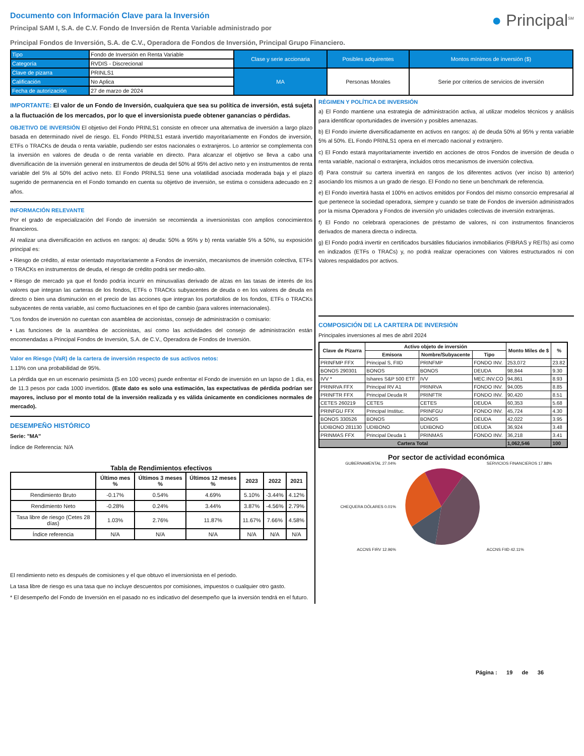Documento con Información Clave para la Inversión
Principal SAM I, S.A. de C.V. Fondo de Inversión de Renta Variable administrado por
Principal Fondos de Inversión, S.A. de C.V., Operadora de Fondos de Inversión, Principal Grupo Financiero.
● Principal<sup>SM</sup>
| Tipo | Fondo de Inversión en Renta Variable | Clase y serie accionaria | Posibles adquirentes | Montos mínimos de inversión ($) |
| Categoría | RVDIS - Discrecional | | | |
| Clave de pizarra | PRINLS1 | MA | Personas Morales | Serie por criterios de servicios de inversión |
| Calificación | No Aplica | | | |
| Fecha de autorización | 27 de marzo de 2024 | | | |
IMPORTANTE: El valor de un Fondo de Inversión, cualquiera que sea su política de inversión, está sujeta a la fluctuación de los mercados, por lo que el inversionista puede obtener ganancias o pérdidas.
OBJETIVO DE INVERSIÓN El objetivo del Fondo PRINLS1 consiste en ofrecer una alternativa de inversión a largo plazo basada en determinado nivel de riesgo. EL Fondo PRINLS1 estará invertido mayoritariamente en Fondos de inversión, ETFs o TRACKs de deuda o renta variable, pudiendo ser estos nacionales o extranjeros. Lo anterior se complementa con la inversión en valores de deuda o de renta variable en directo. Para alcanzar el objetivo se lleva a cabo una diversificación de la inversión general en instrumentos de deuda del 50% al 95% del activo neto y en instrumentos de renta variable del 5% al 50% del activo neto. El Fondo PRINLS1 tiene una volatilidad asociada moderada baja y el plazo sugerido de permanencia en el Fondo tomando en cuenta su objetivo de inversión, se estima o considera adecuado en 2 años.
INFORMACIÓN RELEVANTE
Por el grado de especialización del Fondo de inversión se recomienda a inversionistas con amplios conocimientos financieros.
Al realizar una diversificación en activos en rangos: a) deuda: 50% a 95% y b) renta variable 5% a 50%, su exposición principal es:
• Riesgo de crédito, al estar orientado mayoritariamente a Fondos de inversión, mecanismos de inversión colectiva, ETFs o TRACKs en instrumentos de deuda, el riesgo de crédito podrá ser medio-alto.
• Riesgo de mercado ya que el fondo podría incurrir en minusvalías derivado de alzas en las tasas de interés de los valores que integran las carteras de los fondos, ETFs o TRACKs subyacentes de deuda o en los valores de deuda en directo o bien una disminución en el precio de las acciones que integran los portafolios de los fondos, ETFs o TRACKs subyacentes de renta variable, así como fluctuaciones en el tipo de cambio (para valores internacionales).
“Los fondos de inversión no cuentan con asamblea de accionistas, consejo de administración o comisario:
• Las funciones de la asamblea de accionistas, así como las actividades del consejo de administración están encomendadas a Principal Fondos de Inversión, S.A. de C.V., Operadora de Fondos de Inversión.
Valor en Riesgo (VaR) de la cartera de inversión respecto de sus activos netos:
1.13% con una probabilidad de 95%.
La pérdida que en un escenario pesimista (5 en 100 veces) puede enfrentar el Fondo de inversión en un lapso de 1 día, es de 11.3 pesos por cada 1000 invertidos. (Este dato es solo una estimación, las expectativas de pérdida podrían ser mayores, incluso por el monto total de la inversión realizada y es válida únicamente en condiciones normales de mercado).
DESEMPEÑO HISTÓRICO
Serie: "MA"
Índice de Referencia: N/A
Tabla de Rendimientos efectivos
| | Último mes % | Últimos 3 meses % | Últimos 12 meses % | 2023 | 2022 | 2021 |
| --- | --- | --- | --- | --- | --- | --- |
| Rendimiento Bruto | -0.17% | 0.54% | 4.69% | 5.10% | -3.44% | 4.12% |
| Rendimiento Neto | -0.28% | 0.24% | 3.44% | 3.87% | -4.56% | 2.79% |
| Tasa libre de riesgo (Cetes 28 días) | 1.03% | 2.76% | 11.87% | 11.67% | 7.66% | 4.58% |
| Índice referencia | N/A | N/A | N/A | N/A | N/A | N/A |
El rendimiento neto es después de comisiones y el que obtuvo el inversionista en el periodo.
La tasa libre de riesgo es una tasa que no incluye descuentos por comisiones, impuestos o cualquier otro gasto.
* El desempeño del Fondo de Inversión en el pasado no es indicativo del desempeño que la inversión tendrá en el futuro.
RÉGIMEN Y POLÍTICA DE INVERSIÓN
a) El Fondo mantiene una estrategia de administración activa, al utilizar modelos técnicos y análisis para identificar oportunidades de inversión y posibles amenazas.
b) El Fondo invierte diversificadamente en activos en rangos: a) de deuda 50% al 95% y renta variable 5% al 50%. EL Fondo PRINLS1 opera en el mercado nacional y extranjero.
c) El Fondo estará mayoritariamente invertido en acciones de otros Fondos de inversión de deuda o renta variable, nacional o extranjera, incluidos otros mecanismos de inversión colectiva.
d) Para construir su cartera invertirá en rangos de los diferentes activos (ver inciso b) anterior) asociando los mismos a un grado de riesgo. El Fondo no tiene un benchmark de referencia.
e) El Fondo invertirá hasta el 100% en activos emitidos por Fondos del mismo consorcio empresarial al que pertenece la sociedad operadora, siempre y cuando se trate de Fondos de inversión administrados por la misma Operadora y Fondos de inversión y/o unidades colectivas de inversión extranjeras.
f) El Fondo no celebrará operaciones de préstamo de valores, ni con instrumentos financieros derivados de manera directa o indirecta.
g) El Fondo podrá invertir en certificados bursátiles fiduciarios inmobiliarios (FIBRAS y REITs) así como en indizados (ETFs o TRACs) y, no podrá realizar operaciones con Valores estructurados ni con Valores respaldados por activos.
COMPOSICIÓN DE LA CARTERA DE INVERSIÓN
Principales inversiones al mes de abril 2024
| Clave de Pizarra | Activo objeto de inversión | | | Monto Miles de $ | % |
| --- | --- | --- | --- | --- | --- |
| | Emisora | Nombre/Subyacente | Tipo | | |
| PRINFMP FFX | Principal S, FIID | PRINFMP | FONDO INV. | 253,072 | 23.82 |
| BONOS 290301 | BONOS | BONOS | DEUDA | 98,844 | 9.30 |
| IVV * | Ishares S&P 500 ETF | IVV | MEC.INV.CO | 94,861 | 8.93 |
| PRINRVA FFX | Principal RV A1 | PRINRVA | FONDO INV. | 94,005 | 8.85 |
| PRINFTR FFX | Principal Deuda R | PRINFTR | FONDO INV. | 90,420 | 8.51 |
| CETES 260219 | CETES | CETES | DEUDA | 60,353 | 5.68 |
| PRINFGU FFX | Principal Instituc. | PRINFGU | FONDO INV. | 45,724 | 4.30 |
| BONOS 330526 | BONOS | BONOS | DEUDA | 42,022 | 3.95 |
| UDIBONO 281130 | UDIBONO | UDIBONO | DEUDA | 36,924 | 3.48 |
| PRINMAS FFX | Principal Deuda 1 | PRINMAS | FONDO INV. | 36,218 | 3.41 |
| Cartera Total | | | | 1,062,546 | 100 |
Por sector de actividad económica
GUBERNAMENTAL 27.04%
CHEQUERA DÓLARES 0.01%
ACCNS FIRV 12.96%
SERVICIOS FINANCIEROS 17.88%
ACCNS FIID 42.11%
Página : 19 de 36